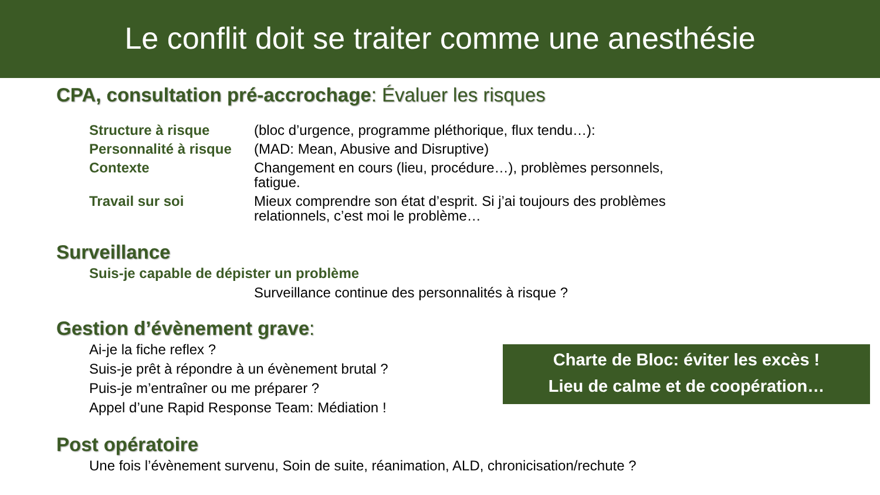Le conflit doit se traiter comme une anesthésie
CPA, consultation pré-accrochage: Évaluer les risques
| Structure à risque | (bloc d’urgence, programme pléthorique, flux tendu…): |
| Personnalité à risque | (MAD: Mean, Abusive and Disruptive) |
| Contexte | Changement en cours (lieu, procédure…), problèmes personnels, fatigue. |
| Travail sur soi | Mieux comprendre son état d’esprit. Si j’ai toujours des problèmes relationnels, c’est moi le problème… |
Surveillance
Suis-je capable de dépister un problème
Surveillance continue des personnalités à risque ?
Gestion d’évènement grave:
Ai-je la fiche reflex ?
Suis-je prêt à répondre à un évènement brutal ?
Puis-je m’entraîner ou me préparer ?
Appel d’une Rapid Response Team: Médiation !
Post opératoire
Une fois l’évènement survenu, Soin de suite, réanimation, ALD, chronicisation/rechute ?
Charte de Bloc: éviter les excès !
Lieu de calme et de coopération…